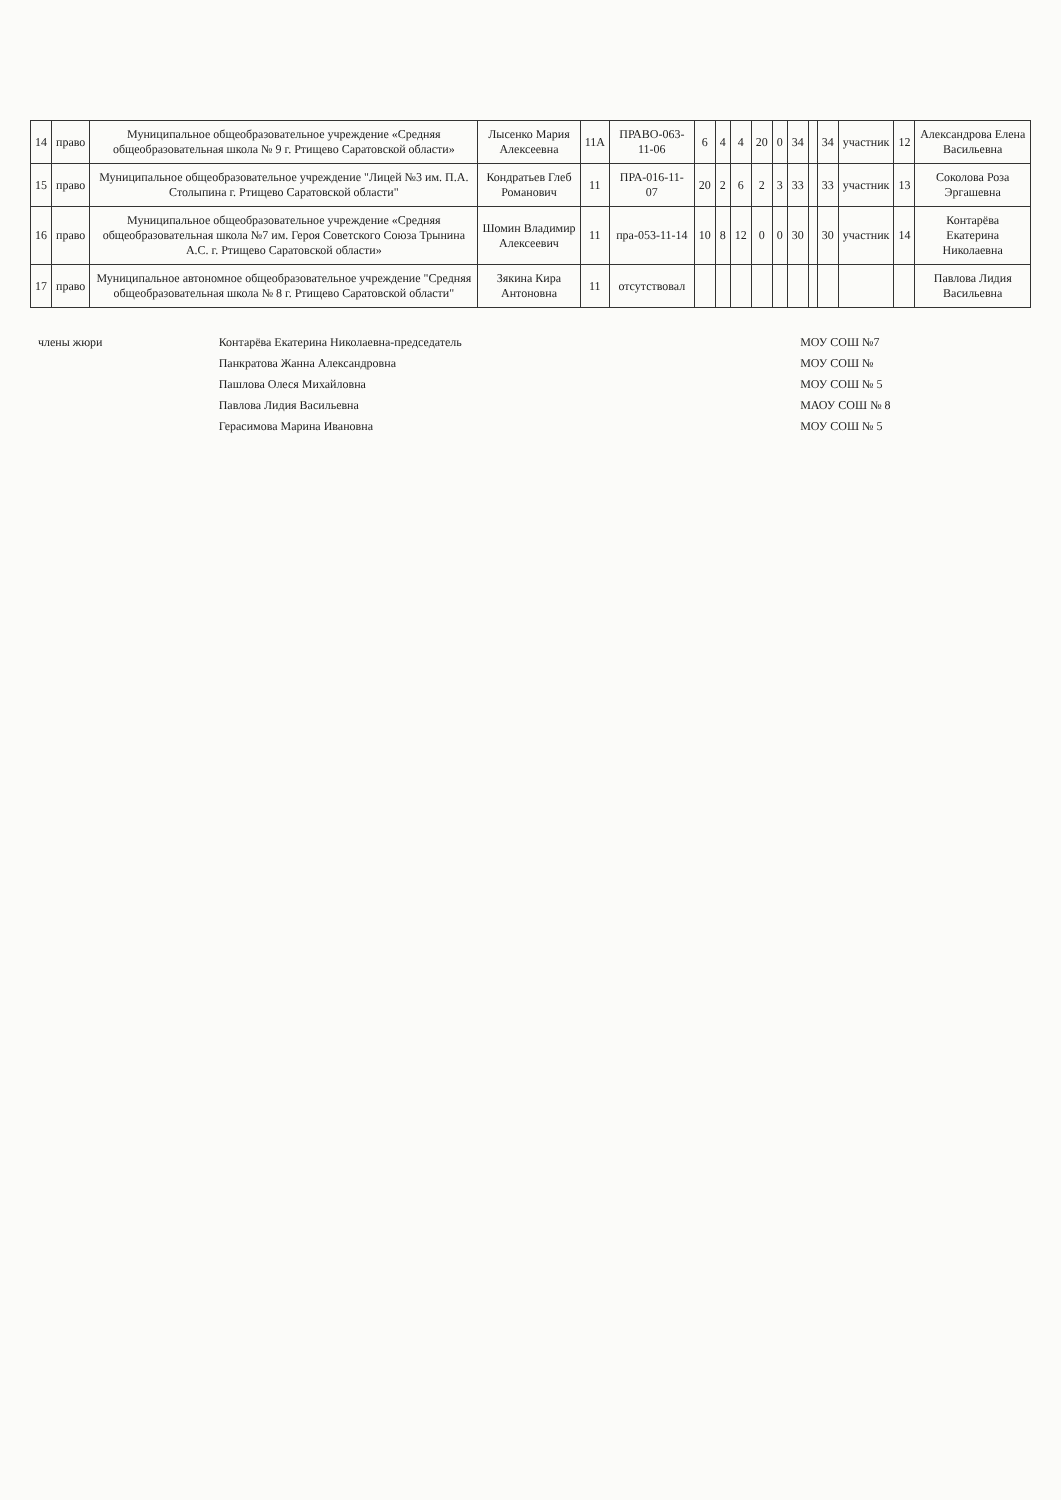| 14 | право | Муниципальное общеобразовательное учреждение «Средняя общеобразовательная школа № 9 г. Ртищево Саратовской области» | Лысенко Мария Алексеевна | 11А | ПРАВО-063-11-06 | 6 | 4 | 4 | 20 | 0 | 34 | | 34 | участник | 12 | Александрова Елена Васильевна |
| 15 | право | Муниципальное общеобразовательное учреждение "Лицей №3 им. П.А. Столыпина г. Ртищево Саратовской области" | Кондратьев Глеб Романович | 11 | ПРА-016-11-07 | 20 | 2 | 6 | 2 | 3 | 33 | | 33 | участник | 13 | Соколова Роза Эргашевна |
| 16 | право | Муниципальное общеобразовательное учреждение «Средняя общеобразовательная школа №7 им. Героя Советского Союза Трынина А.С. г. Ртищево Саратовской области» | Шомин Владимир Алексеевич | 11 | пра-053-11-14 | 10 | 8 | 12 | 0 | 0 | 30 | | 30 | участник | 14 | Контарёва Екатерина Николаевна |
| 17 | право | Муниципальное автономное общеобразовательное учреждение "Средняя общеобразовательная школа № 8 г. Ртищево Саратовской области" | Зякина Кира Антоновна | 11 | отсутствовал | | | | | | | | | | | Павлова Лидия Васильевна |
| члены жюри | Контарёва Екатерина Николаевна-председатель | МОУ СОШ №7 |
| | Панкратова Жанна Александровна | МОУ СОШ № |
| | Пашлова Олеся Михайловна | МОУ СОШ № 5 |
| | Павлова Лидия Васильевна | МАОУ СОШ № 8 |
| | Герасимова Марина Ивановна | МОУ СОШ № 5 |